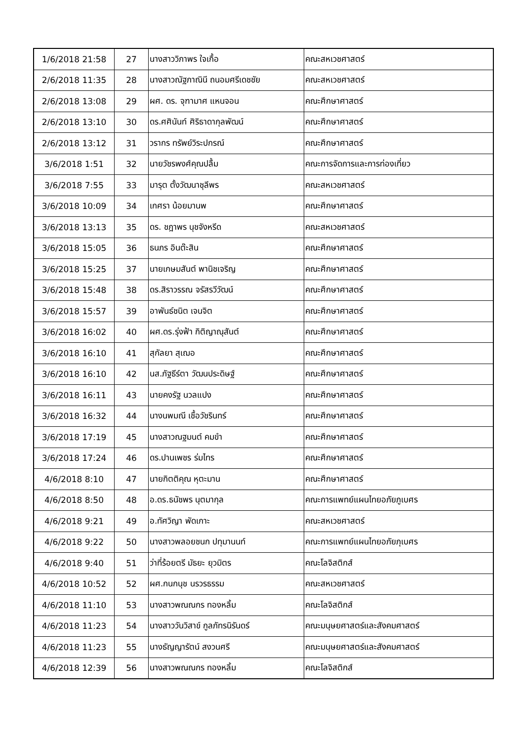| 1/6/2018 21:58 | 27 | นางสาววิภาพร ใจเกื้อ | คณะสหเวชศาสตร์ |
| 2/6/2018 11:35 | 28 | นางสาวณัฐภาณินี ถนอมศรีเดชชัย | คณะสหเวชศาสตร์ |
| 2/6/2018 13:08 | 29 | ผศ. ดร. จุฑามาศ แหนจอน | คณะศึกษาศาสตร์ |
| 2/6/2018 13:10 | 30 | ดร.ศศินันท์ ศิริธาดากุลพัฒน์ | คณะศึกษาศาสตร์ |
| 2/6/2018 13:12 | 31 | วรากร ทรัพย์วิระปกรณ์ | คณะศึกษาศาสตร์ |
| 3/6/2018 1:51 | 32 | นายวัชรพงศ์คุณปลื้ม | คณะการจัดการและการท่องเที่ยว |
| 3/6/2018 7:55 | 33 | มารุต ตั้งวัฒนาชุลีพร | คณะสหเวชศาสตร์ |
| 3/6/2018 10:09 | 34 | เกศรา น้อยมานพ | คณะศึกษาศาสตร์ |
| 3/6/2018 13:13 | 35 | ดร. ชฎาพร นุชจังหรีด | คณะสหเวชศาสตร์ |
| 3/6/2018 15:05 | 36 | ธนภร อินต๊ะสิน | คณะศึกษาศาสตร์ |
| 3/6/2018 15:25 | 37 | นายเกษมสันต์ พานิชเจริญ | คณะศึกษาศาสตร์ |
| 3/6/2018 15:48 | 38 | ดร.สิราวรรณ จรัสรวีวัฒน์ | คณะศึกษาศาสตร์ |
| 3/6/2018 15:57 | 39 | อาพันธ์ชนิต เจนจิต | คณะศึกษาศาสตร์ |
| 3/6/2018 16:02 | 40 | ผศ.ดร.รุ่งฟ้า กิติญาณุสันต์ | คณะศึกษาศาสตร์ |
| 3/6/2018 16:10 | 41 | สุกัลยา สุเฌอ | คณะศึกษาศาสตร์ |
| 3/6/2018 16:10 | 42 | นส.ภัฐธีร์ตา วัฒนประดิษฐ์ | คณะศึกษาศาสตร์ |
| 3/6/2018 16:11 | 43 | นายคงรัฐ นวลแปง | คณะศึกษาศาสตร์ |
| 3/6/2018 16:32 | 44 | นางนพมณี เชื้อวัชรินทร์ | คณะศึกษาศาสตร์ |
| 3/6/2018 17:19 | 45 | นางสาวณฐมนต์ คมขำ | คณะศึกษาศาสตร์ |
| 3/6/2018 17:24 | 46 | ดร.ปานเพชร ร่มไทร | คณะศึกษาศาสตร์ |
| 4/6/2018 8:10 | 47 | นายกิตติคุณ หุตะมาน | คณะศึกษาศาสตร์ |
| 4/6/2018 8:50 | 48 | อ.ดร.ธนัชพร นุตมากุล | คณะการแพทย์แผนไทยอภัยภูเบศร |
| 4/6/2018 9:21 | 49 | อ.ทัศวิญา พัดเกาะ | คณะสหเวชศาสตร์ |
| 4/6/2018 9:22 | 50 | นางสาวพลอยชนก ปทุมานนท์ | คณะการแพทย์แผนไทยอภัยภุเบศร |
| 4/6/2018 9:40 | 51 | ว่าที่ร้อยตรี มัธยะ ยุวมิตร | คณะโลจิสติกส์ |
| 4/6/2018 10:52 | 52 | ผศ.กนกนุช นรวรธรรม | คณะสหเวชศาสตร์ |
| 4/6/2018 11:10 | 53 | นางสาวพณณกร ทองหลิ้ม | คณะโลจิสติกส์ |
| 4/6/2018 11:23 | 54 | นางสาววันวิสาข์ กูลภัทรนิรันดร์ | คณะมนุษยศาสตร์และสังคมศาสตร์ |
| 4/6/2018 11:23 | 55 | นางธัญญารัตน์ สงวนศรี | คณะมนุษยศาสตร์และสังคมศาสตร์ |
| 4/6/2018 12:39 | 56 | นางสาวพณณกร ทองหลิ้ม | คณะโลจิสติกส์ |